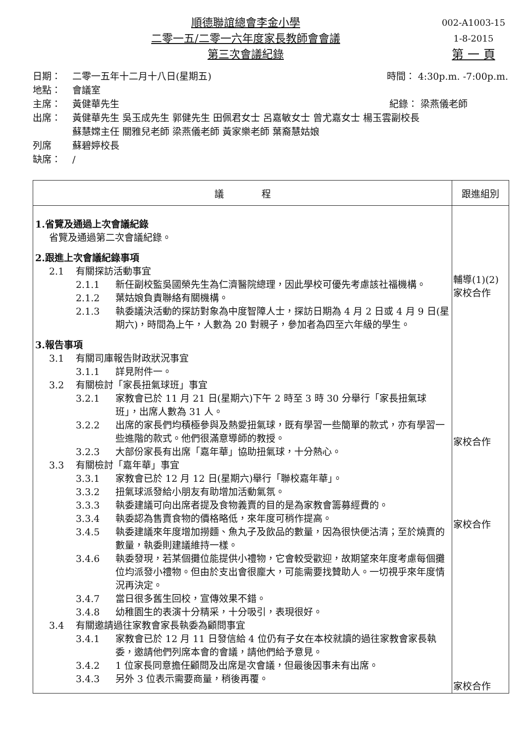順德聯誼總會李金小學
二零一五/二零一六年度家長教師會會議
第三次會議紀錄
002-A1003-15
1-8-2015
第 一 頁
日期： 二零一五年十二月十八日(星期五) 時間： 4:30p.m. -7:00p.m.
地點： 會議室
主席： 黃健華先生 紀錄： 梁燕儀老師
出席： 黃健華先生 吳玉成先生 郭健先生 田佩君女士 呂嘉敏女士 曾尤嘉女士 楊玉雲副校長
蘇慧嫦主任 關雅兒老師 梁燕儀老師 黃家樂老師 葉裔慧姑娘
列席 蘇碧婷校長
缺席： /
| 議 程 | 跟進組別 |
| --- | --- |
| 1.省覽及通過上次會議紀錄 省覽及通過第二次會議紀錄。 2.跟進上次會議紀錄事項 2.1 有關探訪活動事宜 2.1.1 新任副校監吳國榮先生為仁濟醫院總理，因此學校可優先考慮該社福機構。 2.1.2 葉姑娘負責聯絡有關機構。 2.1.3 執委議決活動的探訪對象為中度智障人士，探訪日期為 4 月 2 日或 4 月 9 日(星期六)，時間為上午，人數為 20 對親子，參加者為四至六年級的學生。 3.報告事項 3.1 有關司庫報告財政狀況事宜 3.1.1 詳見附件一。 3.2 有關檢討「家長扭氣球班」事宜 3.2.1 家教會已於 11 月 21 日(星期六)下午 2 時至 3 時 30 分舉行「家長扭氣球班」，出席人數為 31 人。 3.2.2 出席的家長們均積極參與及熱愛扭氣球，既有學習一些簡單的款式，亦有學習一些進階的款式。他們很滿意導師的教授。 3.2.3 大部份家長有出席「嘉年華」協助扭氣球，十分熱心。 3.3 有關檢討「嘉年華」事宜 3.3.1 家教會已於 12 月 12 日(星期六)舉行「聯校嘉年華」。 3.3.2 扭氣球派發給小朋友有助增加活動氣氛。 3.3.3 執委建議可向出席者提及食物義賣的目的是為家教會籌募經費的。 3.3.4 執委認為售賣食物的價格略低，來年度可稍作提高。 3.4.5 執委建議來年度增加撈麵、魚丸子及飲品的數量，因為很快便沽清；至於燒賣的數量，執委則建議維持一樣。 3.4.6 執委發現，若某個攤位能提供小禮物，它會較受歡迎，故期望來年度考慮每個攤位均派發小禮物。但由於支出會很龐大，可能需要找贊助人。一切視乎來年度情況再決定。 3.4.7 當日很多舊生回校，宣傳效果不錯。 3.4.8 幼稚園生的表演十分精采，十分吸引，表現很好。 3.4 有關邀請過往家教會家長執委為顧問事宜 3.4.1 家教會已於 12 月 11 日發信給 4 位仍有子女在本校就讀的過往家教會家長執委，邀請他們列席本會的會議，請他們給予意見。 3.4.2 1 位家長同意擔任顧問及出席是次會議，但最後因事未有出席。 3.4.3 另外 3 位表示需要商量，稍後再覆。 | 輔導(1)(2) 家校合作 家校合作 家校合作 家校合作 |